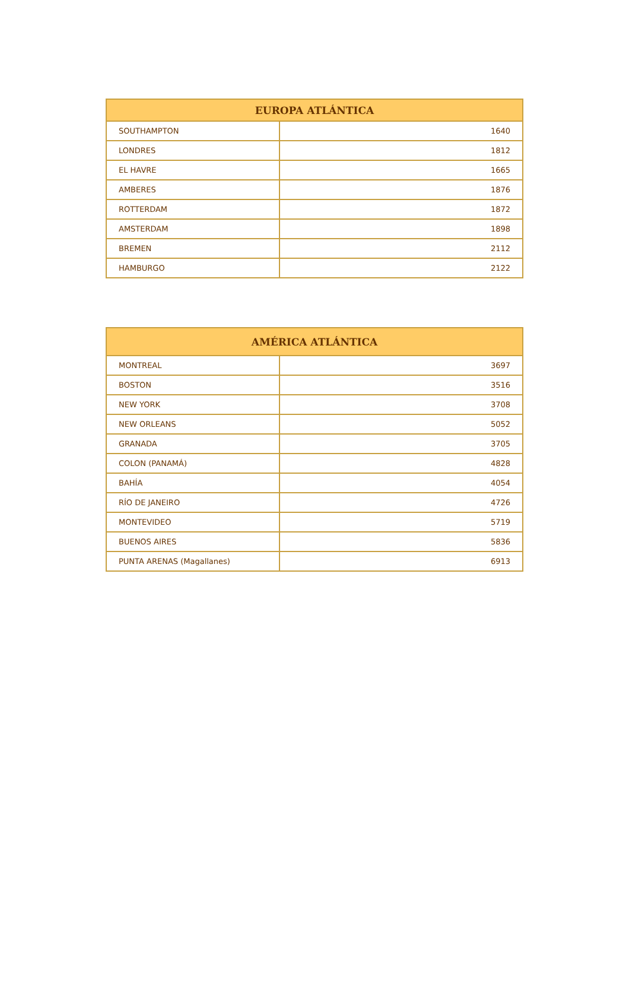| EUROPA ATLÁNTICA | |
| --- | --- |
| SOUTHAMPTON | 1640 |
| LONDRES | 1812 |
| EL HAVRE | 1665 |
| AMBERES | 1876 |
| ROTTERDAM | 1872 |
| AMSTERDAM | 1898 |
| BREMEN | 2112 |
| HAMBURGO | 2122 |
| AMÉRICA ATLÁNTICA | |
| --- | --- |
| MONTREAL | 3697 |
| BOSTON | 3516 |
| NEW YORK | 3708 |
| NEW ORLEANS | 5052 |
| GRANADA | 3705 |
| COLON (PANAMÁ) | 4828 |
| BAHÍA | 4054 |
| RÍO DE JANEIRO | 4726 |
| MONTEVIDEO | 5719 |
| BUENOS AIRES | 5836 |
| PUNTA ARENAS (Magallanes) | 6913 |